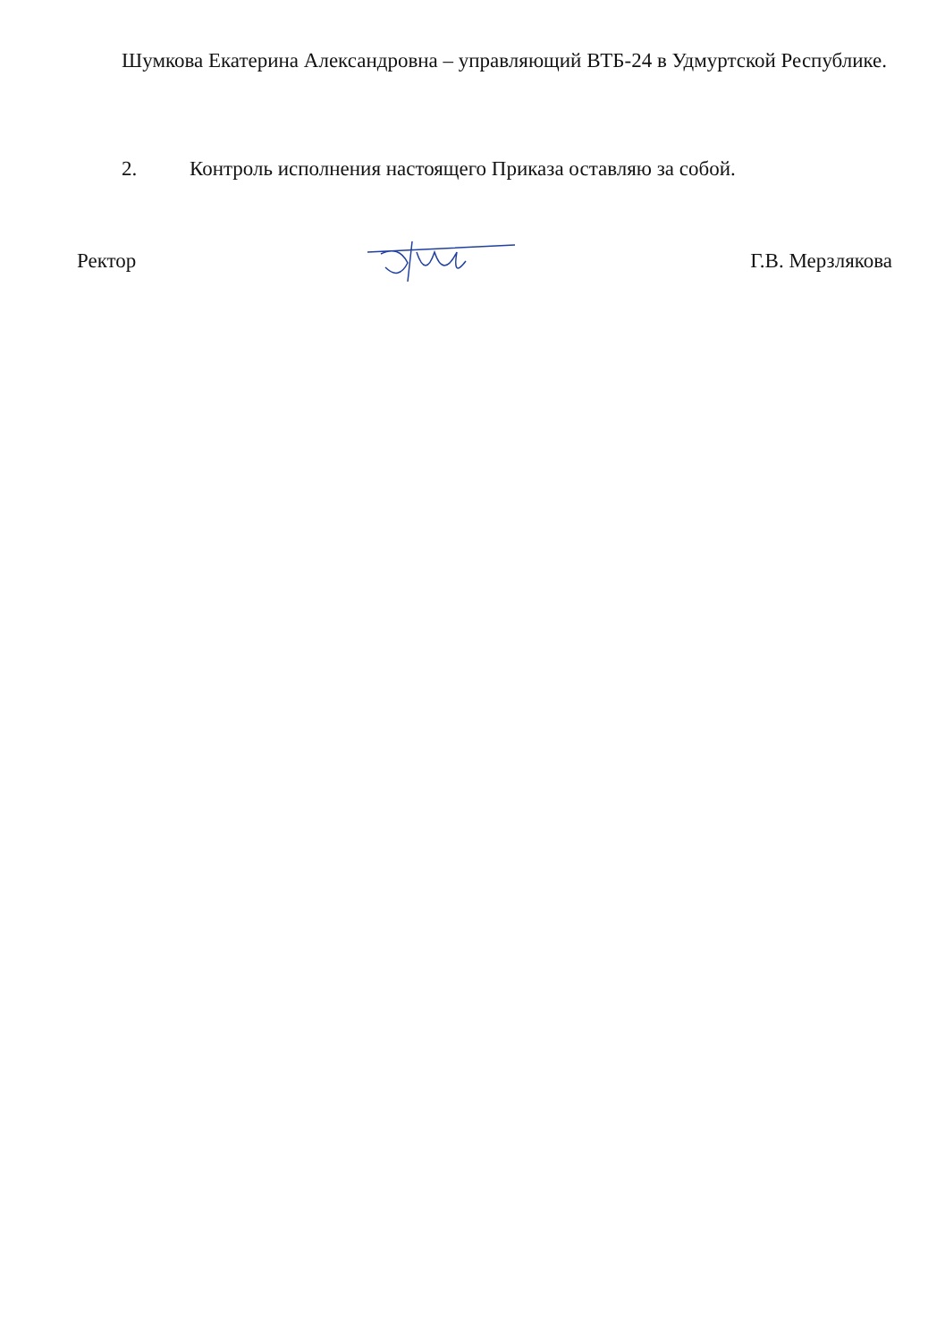Шумкова Екатерина Александровна – управляющий ВТБ-24 в Удмуртской Республике.
2. Контроль исполнения настоящего Приказа оставляю за собой.
Ректор Г.В. Мерзлякова